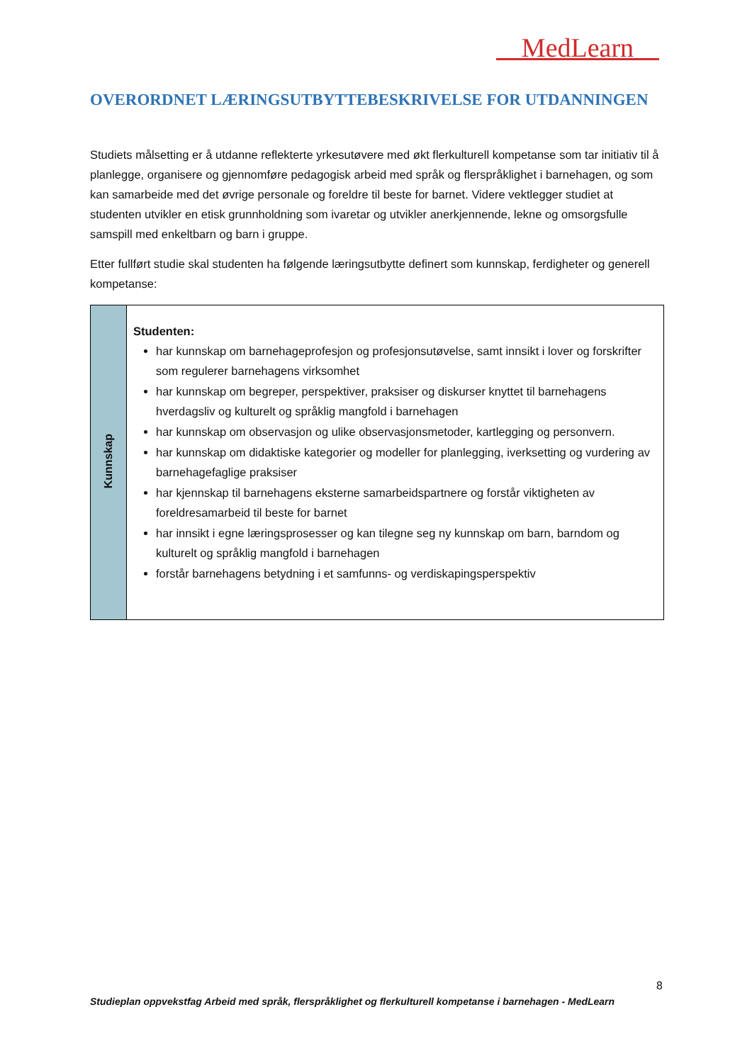MedLearn
OVERORDNET LÆRINGSUTBYTTEBESKRIVELSE FOR UTDANNINGEN
Studiets målsetting er å utdanne reflekterte yrkesutøvere med økt flerkulturell kompetanse som tar initiativ til å planlegge, organisere og gjennomføre pedagogisk arbeid med språk og flerspråklighet i barnehagen, og som kan samarbeide med det øvrige personale og foreldre til beste for barnet. Videre vektlegger studiet at studenten utvikler en etisk grunnholdning som ivaretar og utvikler anerkjennende, lekne og omsorgsfulle samspill med enkeltbarn og barn i gruppe.
Etter fullført studie skal studenten ha følgende læringsutbytte definert som kunnskap, ferdigheter og generell kompetanse:
| Kunnskap | Studenten: har kunnskap om barnehageprofesjon og profesjonsutøvelse, samt innsikt i lover og forskrifter som regulerer barnehagens virksomhet har kunnskap om begreper, perspektiver, praksiser og diskurser knyttet til barnehagens hverdagsliv og kulturelt og språklig mangfold i barnehagen har kunnskap om observasjon og ulike observasjonsmetoder, kartlegging og personvern. har kunnskap om didaktiske kategorier og modeller for planlegging, iverksetting og vurdering av barnehagefaglige praksiser har kjennskap til barnehagens eksterne samarbeidspartnere og forstår viktigheten av foreldresamarbeid til beste for barnet har innsikt i egne læringsprosesser og kan tilegne seg ny kunnskap om barn, barndom og kulturelt og språklig mangfold i barnehagen forstår barnehagens betydning i et samfunns- og verdiskapingsperspektiv |
8
Studieplan oppvekstfag Arbeid med språk, flerspråklighet og flerkulturell kompetanse i barnehagen - MedLearn